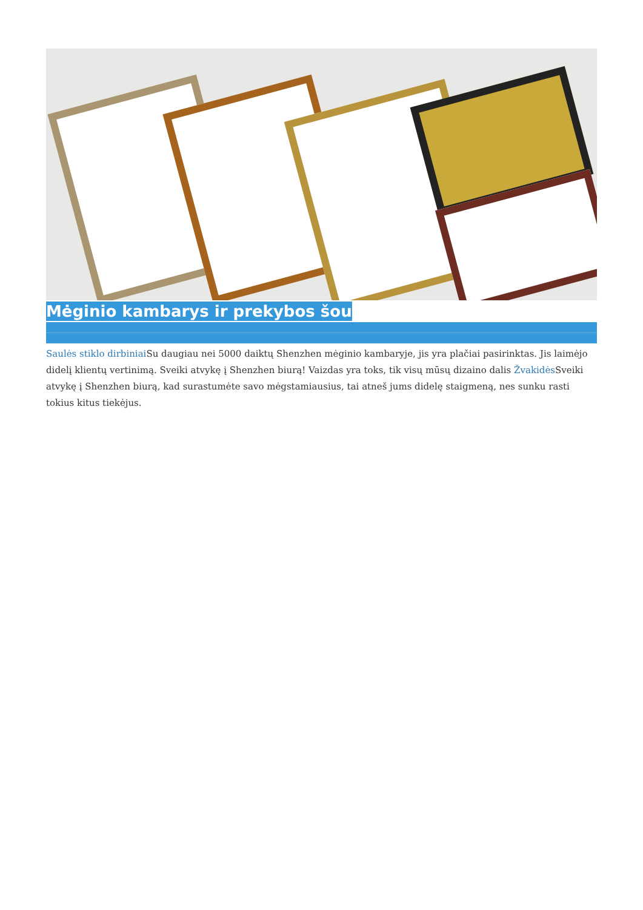Mėginio kambarys ir prekybos šou
Saulės stiklo dirbiniai Su daugiau nei 5000 daiktų Shenzhen mėginio kambaryje, jis yra plačiai pasirinktas. Jis laimėjo didelį klientų vertinimą. Sveiki atvykę į Shenzhen biurą! Vaizdas yra toks, tik visų mūsų dizaino dalis Žvakidės Sveiki atvykę į Shenzhen biurą, kad surastumėte savo mėgstamiausius, tai atneš jums didelę staigmeną, nes sunku rasti tokius kitus tiekėjus.